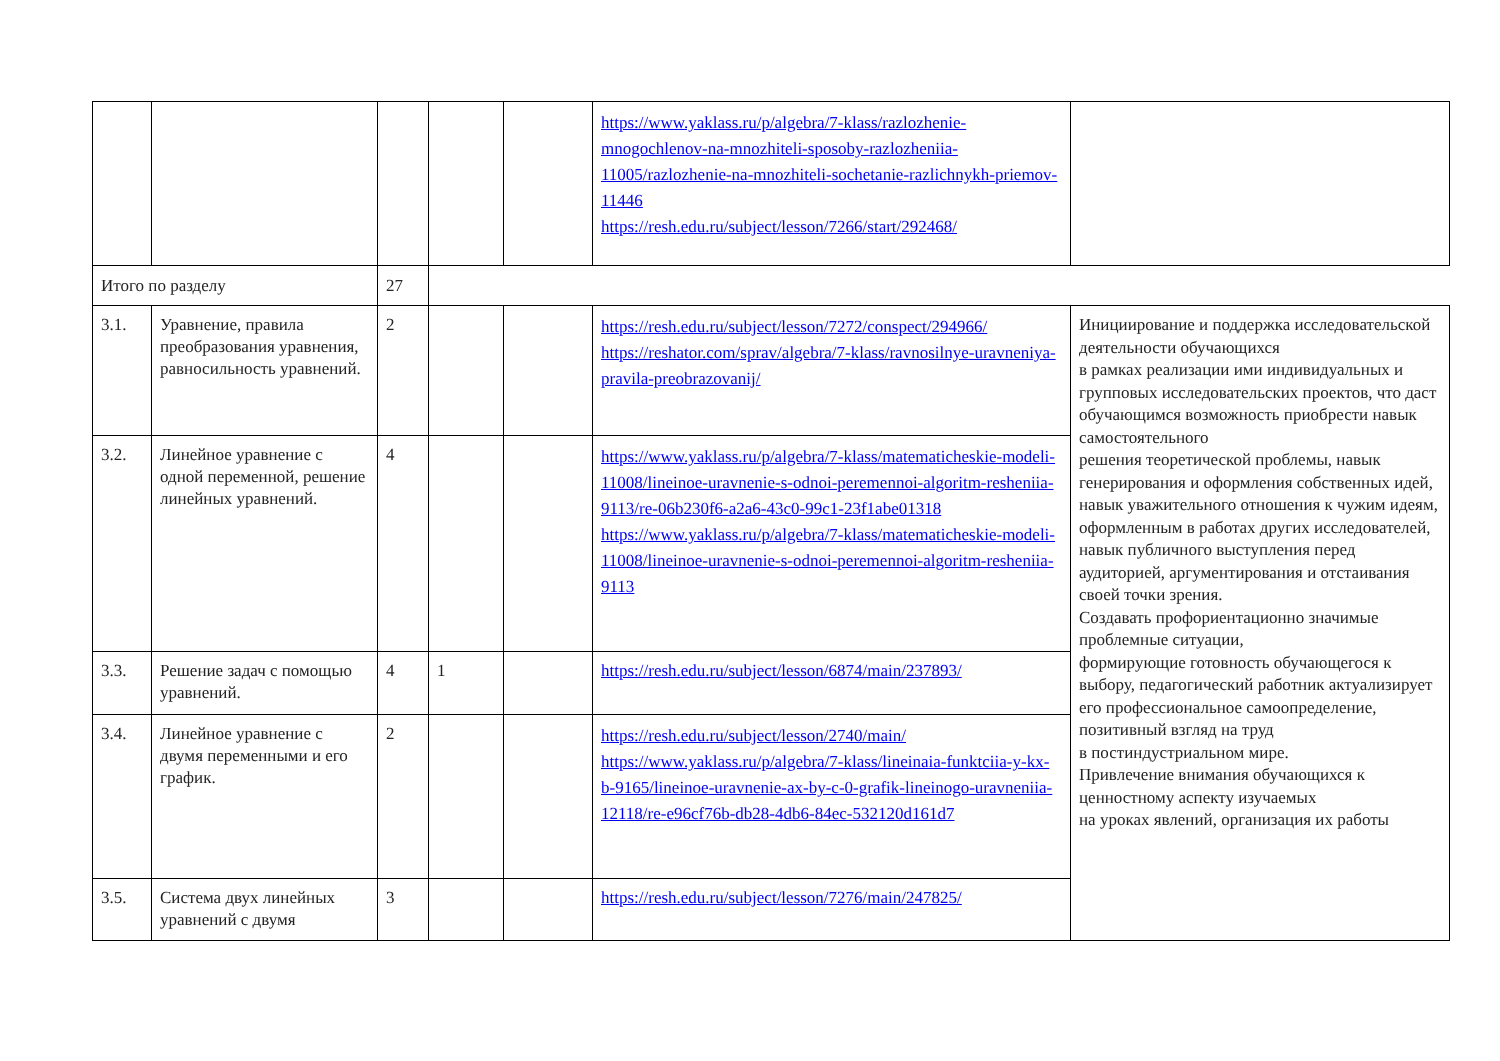| | | | | | https://www.yaklass.ru/p/algebra/7-klass/razlozhenie-mnogochlenov-na-mnozhiteli-sposoby-razlozheniia-11005/razlozhenie-na-mnozhiteli-sochetanie-razlichnykh-priemov-11446 https://resh.edu.ru/subject/lesson/7266/start/292468/ | |
| Итого по разделу | | 27 | | | | |
| 3.1. | Уравнение, правила преобразования уравнения, равносильность уравнений. | 2 | | | https://resh.edu.ru/subject/lesson/7272/conspect/294966/ https://reshator.com/sprav/algebra/7-klass/ravnosilnye-uravneniya-pravila-preobrazovanij/ | Инициирование и поддержка исследовательской деятельности обучающихся в рамках реализации ими индивидуальных и групповых исследовательских проектов, что даст обучающимся возможность приобрести навык самостоятельного решения теоретической проблемы, навык генерирования и оформления собственных идей, навык уважительного отношения к чужим идеям, оформленным в работах других исследователей, навык публичного выступления перед аудиторией, аргументирования и отстаивания своей точки зрения. Создавать профориентационно значимые проблемные ситуации, формирующие готовность обучающегося к выбору, педагогический работник актуализирует его профессиональное самоопределение, позитивный взгляд на труд в постиндустриальном мире. Привлечение внимания обучающихся к ценностному аспекту изучаемых на уроках явлений, организация их работы |
| 3.2. | Линейное уравнение с одной переменной, решение линейных уравнений. | 4 | | | https://www.yaklass.ru/p/algebra/7-klass/matematicheskie-modeli-11008/lineinoe-uravnenie-s-odnoi-peremennoi-algoritm-resheniia-9113/re-06b230f6-a2a6-43c0-99c1-23f1abe01318 https://www.yaklass.ru/p/algebra/7-klass/matematicheskie-modeli-11008/lineinoe-uravnenie-s-odnoi-peremennoi-algoritm-resheniia-9113 | |
| 3.3. | Решение задач с помощью уравнений. | 4 | 1 | | https://resh.edu.ru/subject/lesson/6874/main/237893/ | |
| 3.4. | Линейное уравнение с двумя переменными и его график. | 2 | | | https://resh.edu.ru/subject/lesson/2740/main/ https://www.yaklass.ru/p/algebra/7-klass/lineinaia-funktciia-y-kx-b-9165/lineinoe-uravnenie-ax-by-c-0-grafik-lineinogo-uravneniia-12118/re-e96cf76b-db28-4db6-84ec-532120d161d7 | |
| 3.5. | Система двух линейных уравнений с двумя | 3 | | | https://resh.edu.ru/subject/lesson/7276/main/247825/ | |